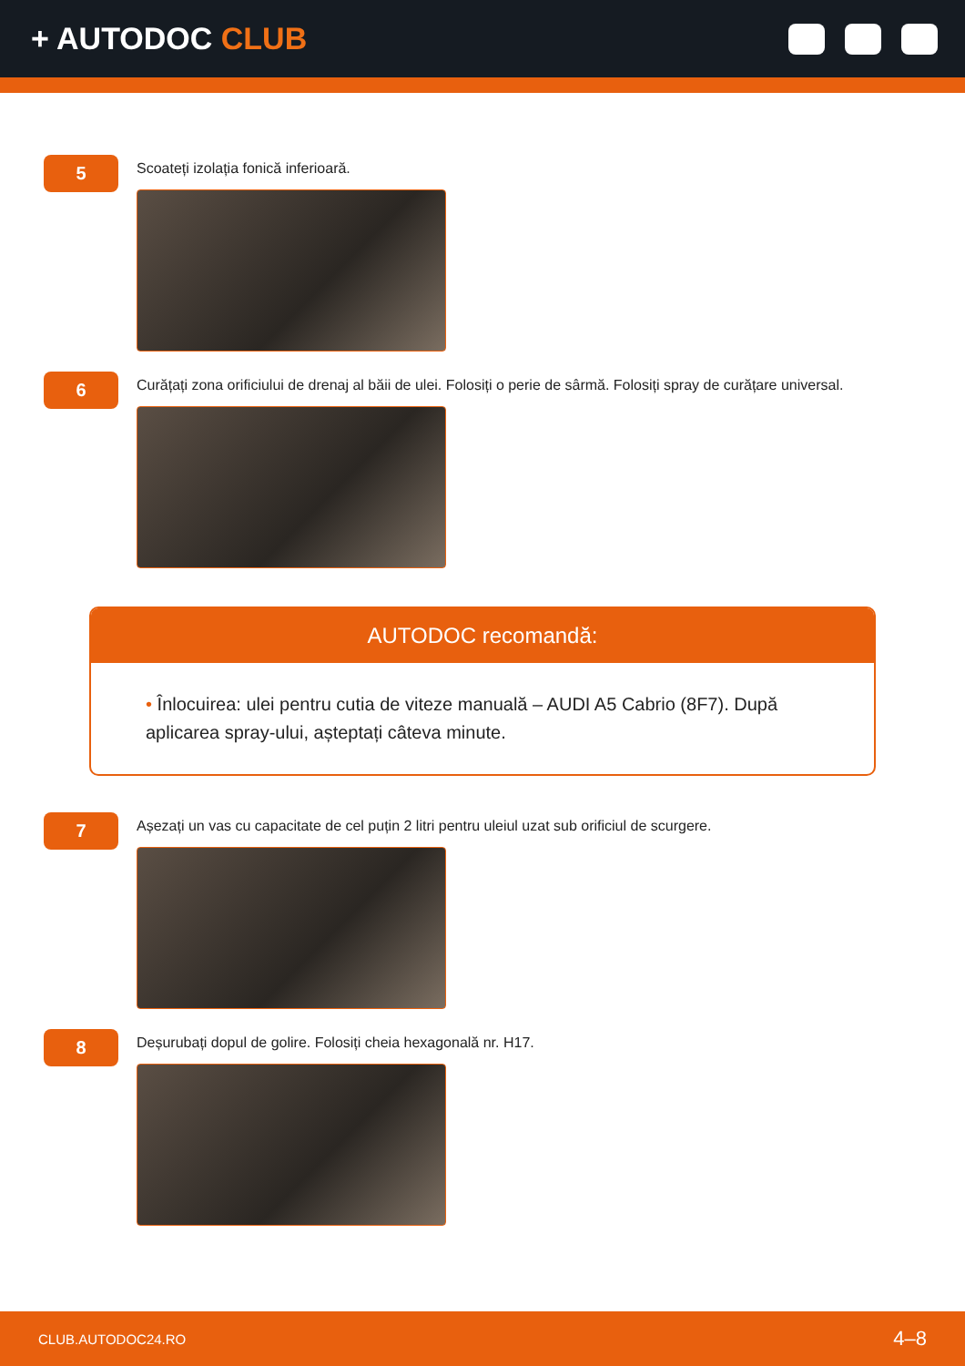+ AUTODOC CLUB
5
Scoateți izolația fonică inferioară.
6
Curățați zona orificiului de drenaj al băii de ulei. Folosiți o perie de sârmă. Folosiți spray de curățare universal.
AUTODOC recomandă:
• Înlocuirea: ulei pentru cutia de viteze manuală – AUDI A5 Cabrio (8F7). După aplicarea spray-ului, așteptați câteva minute.
7
Așezați un vas cu capacitate de cel puțin 2 litri pentru uleiul uzat sub orificiul de scurgere.
8
Deșurubați dopul de golire. Folosiți cheia hexagonală nr. H17.
CLUB.AUTODOC24.RO 4–8